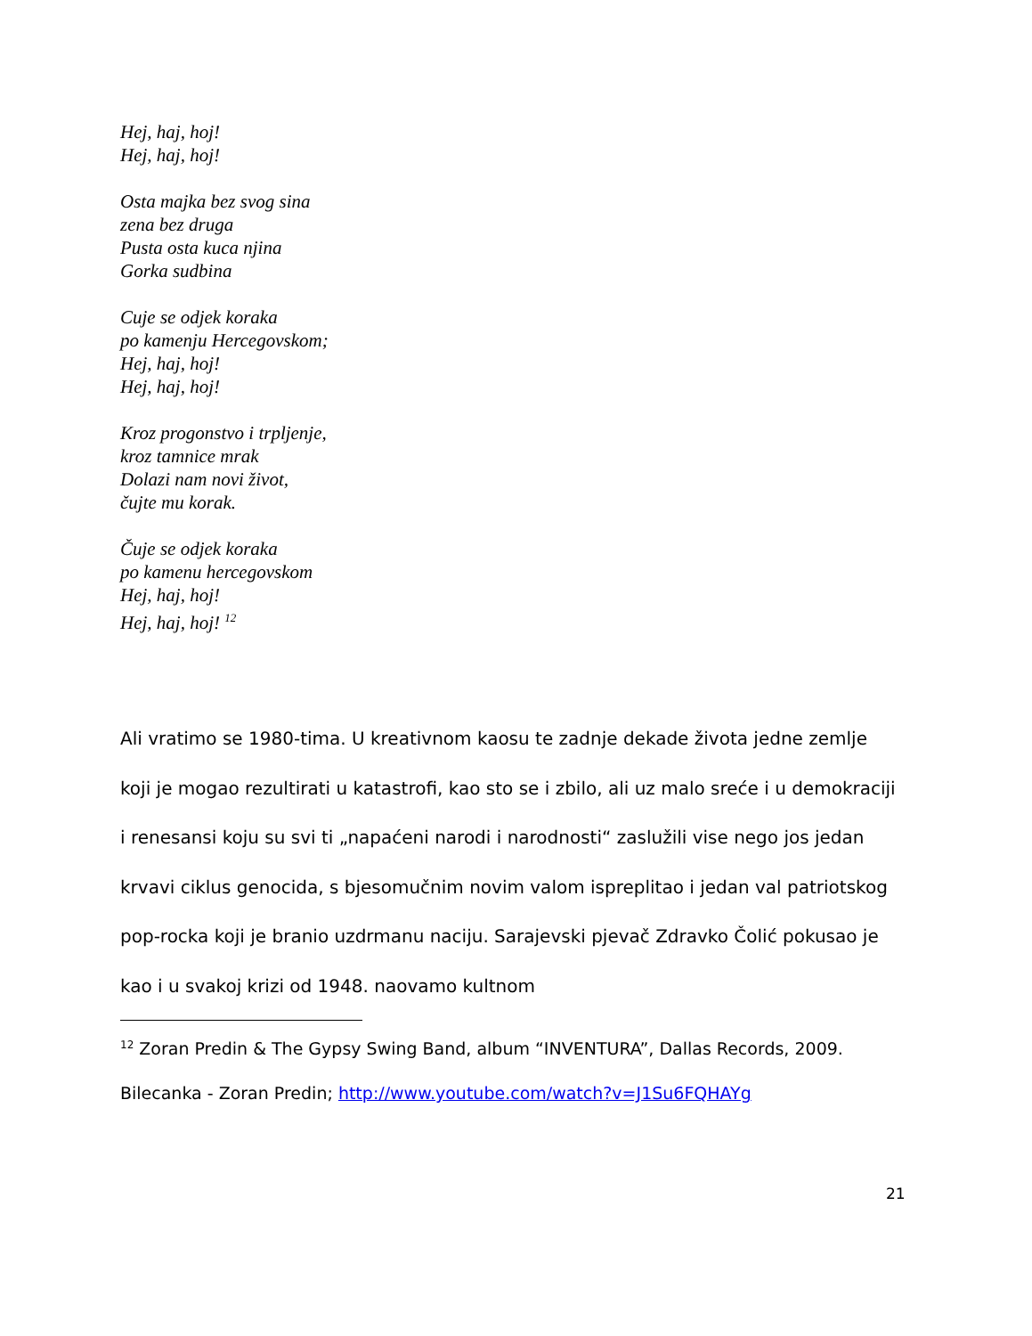Hej, haj, hoj!
Hej, haj, hoj!
Osta majka bez svog sina
zena bez druga
Pusta osta kuca njina
Gorka sudbina
Cuje se odjek koraka
po kamenju Hercegovskom;
Hej, haj, hoj!
Hej, haj, hoj!
Kroz progonstvo i trpljenje,
kroz tamnice mrak
Dolazi nam novi život,
čujte mu korak.
Čuje se odjek koraka
po kamenu hercegovskom
Hej, haj, hoj!
Hej, haj, hoj! <sup>12</sup>
Ali vratimo se 1980-tima. U kreativnom kaosu te zadnje dekade života jedne zemlje koji je mogao rezultirati u katastrofi, kao sto se i zbilo, ali uz malo sreće i u demokraciji i renesansi koju su svi ti „napaćeni narodi i narodnosti“ zaslužili vise nego jos jedan krvavi ciklus genocida, s bjesomučnim novim valom ispreplitao i jedan val patriotskog pop-rocka koji je branio uzdrmanu naciju. Sarajevski pjevač Zdravko Čolić pokusao je kao i u svakoj krizi od 1948. naovamo kultnom
<sup>12</sup> Zoran Predin & The Gypsy Swing Band, album “INVENTURA”, Dallas Records, 2009.
Bilecanka - Zoran Predin; http://www.youtube.com/watch?v=J1Su6FQHAYg
21